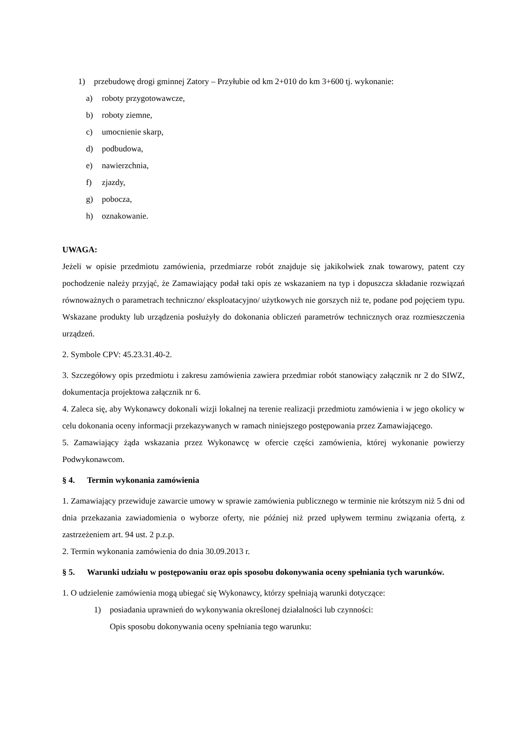1) przebudowę drogi gminnej Zatory – Przyłubie od km 2+010 do km 3+600 tj. wykonanie:
a) roboty przygotowawcze,
b) roboty ziemne,
c) umocnienie skarp,
d) podbudowa,
e) nawierzchnia,
f) zjazdy,
g) pobocza,
h) oznakowanie.
UWAGA:
Jeżeli w opisie przedmiotu zamówienia, przedmiarze robót znajduje się jakikolwiek znak towarowy, patent czy pochodzenie należy przyjąć, że Zamawiający podał taki opis ze wskazaniem na typ i dopuszcza składanie rozwiązań równoważnych o parametrach techniczno/ eksploatacyjno/ użytkowych nie gorszych niż te, podane pod pojęciem typu. Wskazane produkty lub urządzenia posłużyły do dokonania obliczeń parametrów technicznych oraz rozmieszczenia urządzeń.
2. Symbole CPV: 45.23.31.40-2.
3. Szczegółowy opis przedmiotu i zakresu zamówienia zawiera przedmiar robót stanowiący załącznik nr 2 do SIWZ, dokumentacja projektowa załącznik nr 6.
4. Zaleca się, aby Wykonawcy dokonali wizji lokalnej na terenie realizacji przedmiotu zamówienia i w jego okolicy w celu dokonania oceny informacji przekazywanych w ramach niniejszego postępowania przez Zamawiającego.
5. Zamawiający żąda wskazania przez Wykonawcę w ofercie części zamówienia, której wykonanie powierzy Podwykonawcom.
§ 4. Termin wykonania zamówienia
1. Zamawiający przewiduje zawarcie umowy w sprawie zamówienia publicznego w terminie nie krótszym niż 5 dni od dnia przekazania zawiadomienia o wyborze oferty, nie później niż przed upływem terminu związania ofertą, z zastrzeżeniem art. 94 ust. 2 p.z.p.
2. Termin wykonania zamówienia do dnia 30.09.2013 r.
§ 5. Warunki udziału w postępowaniu oraz opis sposobu dokonywania oceny spełniania tych warunków.
1. O udzielenie zamówienia mogą ubiegać się Wykonawcy, którzy spełniają warunki dotyczące:
1) posiadania uprawnień do wykonywania określonej działalności lub czynności:
Opis sposobu dokonywania oceny spełniania tego warunku: